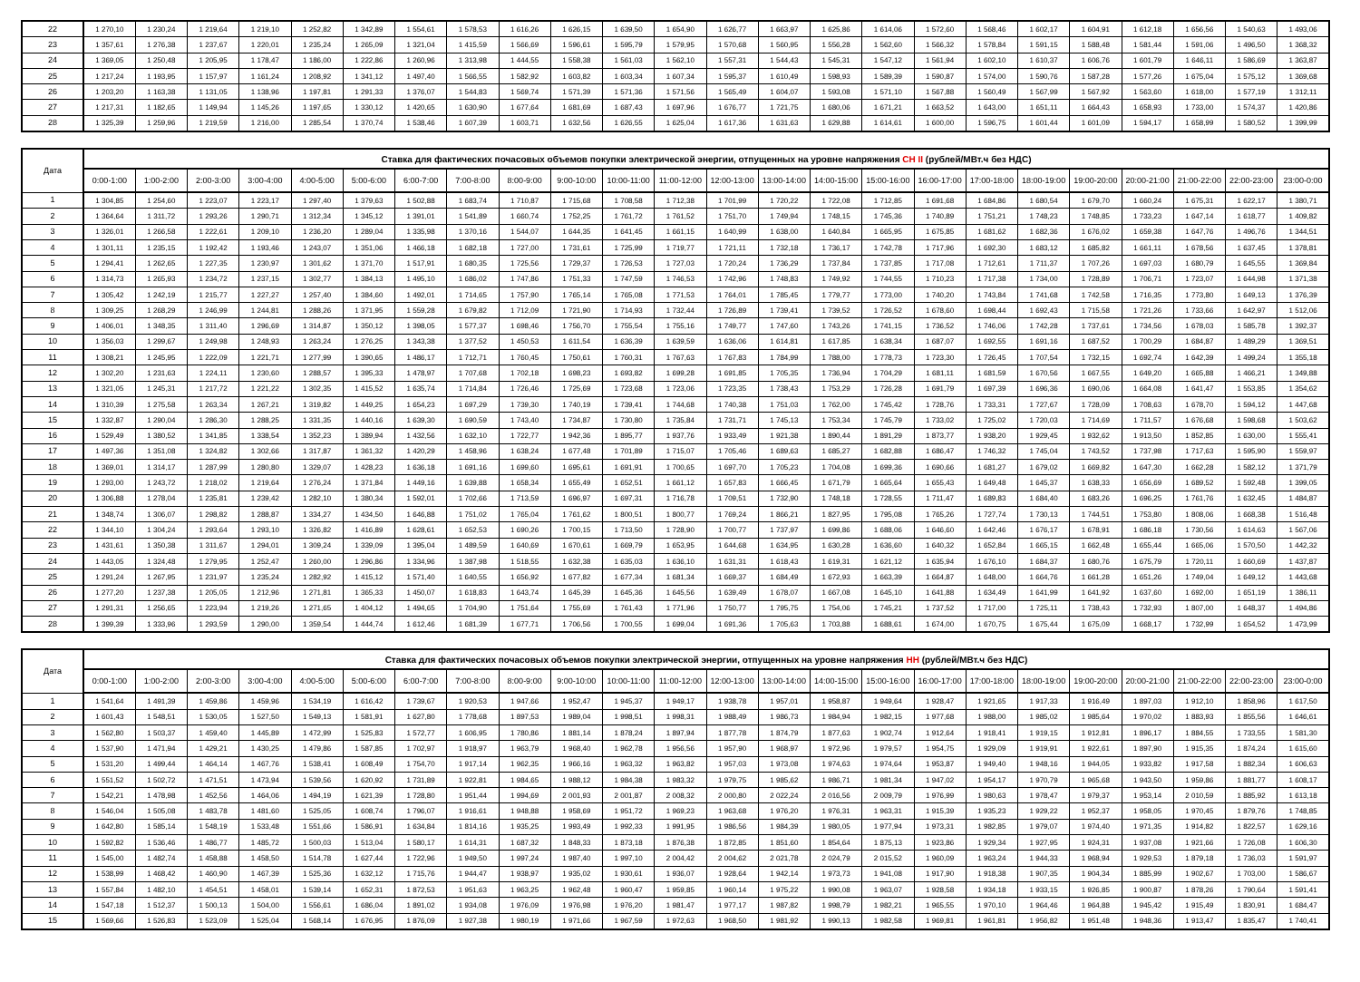| 22 | 1 270,10 | 1 230,24 | 1 219,64 | 1 219,10 | 1 252,82 | 1 342,89 | 1 554,61 | 1 578,53 | 1 616,26 | 1 626,15 | 1 639,50 | 1 654,90 | 1 626,77 | 1 663,97 | 1 625,86 | 1 614,06 | 1 572,60 | 1 568,46 | 1 602,17 | 1 604,91 | 1 612,18 | 1 656,56 | 1 540,63 | 1 493,06 |
| 23 | 1 357,61 | 1 276,38 | 1 237,67 | 1 220,01 | 1 235,24 | 1 265,09 | 1 321,04 | 1 415,59 | 1 566,69 | 1 596,61 | 1 595,79 | 1 579,95 | 1 570,68 | 1 560,95 | 1 556,28 | 1 562,60 | 1 566,32 | 1 578,84 | 1 591,15 | 1 588,48 | 1 581,44 | 1 591,06 | 1 496,50 | 1 368,32 |
| 24 | 1 369,05 | 1 250,48 | 1 205,95 | 1 178,47 | 1 186,00 | 1 222,86 | 1 260,96 | 1 313,98 | 1 444,55 | 1 558,38 | 1 561,03 | 1 562,10 | 1 557,31 | 1 544,43 | 1 545,31 | 1 547,12 | 1 561,94 | 1 602,10 | 1 610,37 | 1 606,76 | 1 601,79 | 1 646,11 | 1 586,69 | 1 363,87 |
| 25 | 1 217,24 | 1 193,95 | 1 157,97 | 1 161,24 | 1 208,92 | 1 341,12 | 1 497,40 | 1 566,55 | 1 582,92 | 1 603,82 | 1 603,34 | 1 607,34 | 1 595,37 | 1 610,49 | 1 598,93 | 1 589,39 | 1 590,87 | 1 574,00 | 1 590,76 | 1 587,28 | 1 577,26 | 1 675,04 | 1 575,12 | 1 369,68 |
| 26 | 1 203,20 | 1 163,38 | 1 131,05 | 1 138,96 | 1 197,81 | 1 291,33 | 1 376,07 | 1 544,83 | 1 569,74 | 1 571,39 | 1 571,36 | 1 571,56 | 1 565,49 | 1 604,07 | 1 593,08 | 1 571,10 | 1 567,88 | 1 560,49 | 1 567,99 | 1 567,92 | 1 563,60 | 1 618,00 | 1 577,19 | 1 312,11 |
| 27 | 1 217,31 | 1 182,65 | 1 149,94 | 1 145,26 | 1 197,65 | 1 330,12 | 1 420,65 | 1 630,90 | 1 677,64 | 1 681,69 | 1 687,43 | 1 697,96 | 1 676,77 | 1 721,75 | 1 680,06 | 1 671,21 | 1 663,52 | 1 643,00 | 1 651,11 | 1 664,43 | 1 658,93 | 1 733,00 | 1 574,37 | 1 420,86 |
| 28 | 1 325,39 | 1 259,96 | 1 219,59 | 1 216,00 | 1 285,54 | 1 370,74 | 1 538,46 | 1 607,39 | 1 603,71 | 1 632,56 | 1 626,55 | 1 625,04 | 1 617,36 | 1 631,63 | 1 629,88 | 1 614,61 | 1 600,00 | 1 596,75 | 1 601,44 | 1 601,09 | 1 594,17 | 1 658,99 | 1 580,52 | 1 399,99 |
| Дата | Ставка для фактических почасовых объемов покупки электрической энергии, отпущенных на уровне напряжения СН II (рублей/МВт.ч без НДС) | | | | | | | | | | | | | | | | | | | | | | | |
| --- | --- | --- | --- | --- | --- | --- | --- | --- | --- | --- | --- | --- | --- | --- | --- | --- | --- | --- | --- | --- | --- | --- | --- | --- |
| | 0:00-1:00 | 1:00-2:00 | 2:00-3:00 | 3:00-4:00 | 4:00-5:00 | 5:00-6:00 | 6:00-7:00 | 7:00-8:00 | 8:00-9:00 | 9:00-10:00 | 10:00-11:00 | 11:00-12:00 | 12:00-13:00 | 13:00-14:00 | 14:00-15:00 | 15:00-16:00 | 16:00-17:00 | 17:00-18:00 | 18:00-19:00 | 19:00-20:00 | 20:00-21:00 | 21:00-22:00 | 22:00-23:00 | 23:00-0:00 |
| 1 | 1 304,85 | 1 254,60 | 1 223,07 | 1 223,17 | 1 297,40 | 1 379,63 | 1 502,88 | 1 683,74 | 1 710,87 | 1 715,68 | 1 708,58 | 1 712,38 | 1 701,99 | 1 720,22 | 1 722,08 | 1 712,85 | 1 691,68 | 1 684,86 | 1 680,54 | 1 679,70 | 1 660,24 | 1 675,31 | 1 622,17 | 1 380,71 |
| 2 | 1 364,64 | 1 311,72 | 1 293,26 | 1 290,71 | 1 312,34 | 1 345,12 | 1 391,01 | 1 541,89 | 1 660,74 | 1 752,25 | 1 761,72 | 1 761,52 | 1 751,70 | 1 749,94 | 1 748,15 | 1 745,36 | 1 740,89 | 1 751,21 | 1 748,23 | 1 748,85 | 1 733,23 | 1 647,14 | 1 618,77 | 1 409,82 |
| 3 | 1 326,01 | 1 266,58 | 1 222,61 | 1 209,10 | 1 236,20 | 1 289,04 | 1 335,98 | 1 370,16 | 1 544,07 | 1 644,35 | 1 641,45 | 1 661,15 | 1 640,99 | 1 638,00 | 1 640,84 | 1 665,95 | 1 675,85 | 1 681,62 | 1 682,36 | 1 676,02 | 1 659,38 | 1 647,76 | 1 496,76 | 1 344,51 |
| 4 | 1 301,11 | 1 235,15 | 1 192,42 | 1 193,46 | 1 243,07 | 1 351,06 | 1 466,18 | 1 682,18 | 1 727,00 | 1 731,61 | 1 725,99 | 1 719,77 | 1 721,11 | 1 732,18 | 1 736,17 | 1 742,78 | 1 717,96 | 1 692,30 | 1 683,12 | 1 685,82 | 1 661,11 | 1 678,56 | 1 637,45 | 1 378,81 |
| 5 | 1 294,41 | 1 262,65 | 1 227,35 | 1 230,97 | 1 301,62 | 1 371,70 | 1 517,91 | 1 680,35 | 1 725,56 | 1 729,37 | 1 726,53 | 1 727,03 | 1 720,24 | 1 736,29 | 1 737,84 | 1 737,85 | 1 717,08 | 1 712,61 | 1 711,37 | 1 707,26 | 1 697,03 | 1 680,79 | 1 645,55 | 1 369,84 |
| 6 | 1 314,73 | 1 265,93 | 1 234,72 | 1 237,15 | 1 302,77 | 1 384,13 | 1 495,10 | 1 686,02 | 1 747,86 | 1 751,33 | 1 747,59 | 1 746,53 | 1 742,96 | 1 748,83 | 1 749,92 | 1 744,55 | 1 710,23 | 1 717,38 | 1 734,00 | 1 728,89 | 1 706,71 | 1 723,07 | 1 644,98 | 1 371,38 |
| 7 | 1 305,42 | 1 242,19 | 1 215,77 | 1 227,27 | 1 257,40 | 1 384,60 | 1 492,01 | 1 714,65 | 1 757,90 | 1 765,14 | 1 765,08 | 1 771,53 | 1 764,01 | 1 785,45 | 1 779,77 | 1 773,00 | 1 740,20 | 1 743,84 | 1 741,68 | 1 742,58 | 1 716,35 | 1 773,80 | 1 649,13 | 1 376,39 |
| 8 | 1 309,25 | 1 268,29 | 1 246,99 | 1 244,81 | 1 288,26 | 1 371,95 | 1 559,28 | 1 679,82 | 1 712,09 | 1 721,90 | 1 714,93 | 1 732,44 | 1 726,89 | 1 739,41 | 1 739,52 | 1 726,52 | 1 678,60 | 1 698,44 | 1 692,43 | 1 715,58 | 1 721,26 | 1 733,66 | 1 642,97 | 1 512,06 |
| 9 | 1 406,01 | 1 348,35 | 1 311,40 | 1 296,69 | 1 314,87 | 1 350,12 | 1 398,05 | 1 577,37 | 1 698,46 | 1 756,70 | 1 755,54 | 1 755,16 | 1 749,77 | 1 747,60 | 1 743,26 | 1 741,15 | 1 736,52 | 1 746,06 | 1 742,28 | 1 737,61 | 1 734,56 | 1 678,03 | 1 585,78 | 1 392,37 |
| 10 | 1 356,03 | 1 299,67 | 1 249,98 | 1 248,93 | 1 263,24 | 1 276,25 | 1 343,38 | 1 377,52 | 1 450,53 | 1 611,54 | 1 636,39 | 1 639,59 | 1 636,06 | 1 614,81 | 1 617,85 | 1 638,34 | 1 687,07 | 1 692,55 | 1 691,16 | 1 687,52 | 1 700,29 | 1 684,87 | 1 489,29 | 1 369,51 |
| 11 | 1 308,21 | 1 245,95 | 1 222,09 | 1 221,71 | 1 277,99 | 1 390,65 | 1 486,17 | 1 712,71 | 1 760,45 | 1 750,61 | 1 760,31 | 1 767,63 | 1 767,83 | 1 784,99 | 1 788,00 | 1 778,73 | 1 723,30 | 1 726,45 | 1 707,54 | 1 732,15 | 1 692,74 | 1 642,39 | 1 499,24 | 1 355,18 |
| 12 | 1 302,20 | 1 231,63 | 1 224,11 | 1 230,60 | 1 288,57 | 1 395,33 | 1 478,97 | 1 707,68 | 1 702,18 | 1 698,23 | 1 693,82 | 1 699,28 | 1 691,85 | 1 705,35 | 1 736,94 | 1 704,29 | 1 681,11 | 1 681,59 | 1 670,56 | 1 667,55 | 1 649,20 | 1 665,88 | 1 466,21 | 1 349,88 |
| 13 | 1 321,05 | 1 245,31 | 1 217,72 | 1 221,22 | 1 302,35 | 1 415,52 | 1 635,74 | 1 714,84 | 1 726,46 | 1 725,69 | 1 723,68 | 1 723,06 | 1 723,35 | 1 738,43 | 1 753,29 | 1 726,28 | 1 691,79 | 1 697,39 | 1 696,36 | 1 690,06 | 1 664,08 | 1 641,47 | 1 553,85 | 1 354,62 |
| 14 | 1 310,39 | 1 275,58 | 1 263,34 | 1 267,21 | 1 319,82 | 1 449,25 | 1 654,23 | 1 697,29 | 1 739,30 | 1 740,19 | 1 739,41 | 1 744,68 | 1 740,38 | 1 751,03 | 1 762,00 | 1 745,42 | 1 728,76 | 1 733,31 | 1 727,67 | 1 728,09 | 1 708,63 | 1 678,70 | 1 594,12 | 1 447,68 |
| 15 | 1 332,87 | 1 290,04 | 1 286,30 | 1 288,25 | 1 331,35 | 1 440,16 | 1 639,30 | 1 690,59 | 1 743,40 | 1 734,87 | 1 730,80 | 1 735,84 | 1 731,71 | 1 745,13 | 1 753,34 | 1 745,79 | 1 733,02 | 1 725,02 | 1 720,03 | 1 714,69 | 1 711,57 | 1 676,68 | 1 598,68 | 1 503,62 |
| 16 | 1 529,49 | 1 380,52 | 1 341,85 | 1 338,54 | 1 352,23 | 1 389,94 | 1 432,56 | 1 632,10 | 1 722,77 | 1 942,36 | 1 895,77 | 1 937,76 | 1 933,49 | 1 921,38 | 1 890,44 | 1 891,29 | 1 873,77 | 1 938,20 | 1 929,45 | 1 932,62 | 1 913,50 | 1 852,85 | 1 630,00 | 1 555,41 |
| 17 | 1 497,36 | 1 351,08 | 1 324,82 | 1 302,66 | 1 317,87 | 1 361,32 | 1 420,29 | 1 458,96 | 1 638,24 | 1 677,48 | 1 701,89 | 1 715,07 | 1 705,46 | 1 689,63 | 1 685,27 | 1 682,88 | 1 686,47 | 1 746,32 | 1 745,04 | 1 743,52 | 1 737,98 | 1 717,63 | 1 595,90 | 1 559,97 |
| 18 | 1 369,01 | 1 314,17 | 1 287,99 | 1 280,80 | 1 329,07 | 1 428,23 | 1 636,18 | 1 691,16 | 1 699,60 | 1 695,61 | 1 691,91 | 1 700,65 | 1 697,70 | 1 705,23 | 1 704,08 | 1 699,36 | 1 690,66 | 1 681,27 | 1 679,02 | 1 669,82 | 1 647,30 | 1 662,28 | 1 582,12 | 1 371,79 |
| 19 | 1 293,00 | 1 243,72 | 1 218,02 | 1 219,64 | 1 276,24 | 1 371,84 | 1 449,16 | 1 639,88 | 1 658,34 | 1 655,49 | 1 652,51 | 1 661,12 | 1 657,83 | 1 666,45 | 1 671,79 | 1 665,64 | 1 655,43 | 1 649,48 | 1 645,37 | 1 638,33 | 1 656,69 | 1 689,52 | 1 592,48 | 1 399,05 |
| 20 | 1 306,88 | 1 278,04 | 1 235,81 | 1 239,42 | 1 282,10 | 1 380,34 | 1 592,01 | 1 702,66 | 1 713,59 | 1 696,97 | 1 697,31 | 1 716,78 | 1 709,51 | 1 732,90 | 1 748,18 | 1 728,55 | 1 711,47 | 1 689,83 | 1 684,40 | 1 683,26 | 1 696,25 | 1 761,76 | 1 632,45 | 1 484,87 |
| 21 | 1 348,74 | 1 306,07 | 1 298,82 | 1 288,87 | 1 334,27 | 1 434,50 | 1 646,88 | 1 751,02 | 1 765,04 | 1 761,62 | 1 800,51 | 1 800,77 | 1 769,24 | 1 866,21 | 1 827,95 | 1 795,08 | 1 765,26 | 1 727,74 | 1 730,13 | 1 744,51 | 1 753,80 | 1 808,06 | 1 668,38 | 1 516,48 |
| 22 | 1 344,10 | 1 304,24 | 1 293,64 | 1 293,10 | 1 326,82 | 1 416,89 | 1 628,61 | 1 652,53 | 1 690,26 | 1 700,15 | 1 713,50 | 1 728,90 | 1 700,77 | 1 737,97 | 1 699,86 | 1 688,06 | 1 646,60 | 1 642,46 | 1 676,17 | 1 678,91 | 1 686,18 | 1 730,56 | 1 614,63 | 1 567,06 |
| 23 | 1 431,61 | 1 350,38 | 1 311,67 | 1 294,01 | 1 309,24 | 1 339,09 | 1 395,04 | 1 489,59 | 1 640,69 | 1 670,61 | 1 669,79 | 1 653,95 | 1 644,68 | 1 634,95 | 1 630,28 | 1 636,60 | 1 640,32 | 1 652,84 | 1 665,15 | 1 662,48 | 1 655,44 | 1 665,06 | 1 570,50 | 1 442,32 |
| 24 | 1 443,05 | 1 324,48 | 1 279,95 | 1 252,47 | 1 260,00 | 1 296,86 | 1 334,96 | 1 387,98 | 1 518,55 | 1 632,38 | 1 635,03 | 1 636,10 | 1 631,31 | 1 618,43 | 1 619,31 | 1 621,12 | 1 635,94 | 1 676,10 | 1 684,37 | 1 680,76 | 1 675,79 | 1 720,11 | 1 660,69 | 1 437,87 |
| 25 | 1 291,24 | 1 267,95 | 1 231,97 | 1 235,24 | 1 282,92 | 1 415,12 | 1 571,40 | 1 640,55 | 1 656,92 | 1 677,82 | 1 677,34 | 1 681,34 | 1 669,37 | 1 684,49 | 1 672,93 | 1 663,39 | 1 664,87 | 1 648,00 | 1 664,76 | 1 661,28 | 1 651,26 | 1 749,04 | 1 649,12 | 1 443,68 |
| 26 | 1 277,20 | 1 237,38 | 1 205,05 | 1 212,96 | 1 271,81 | 1 365,33 | 1 450,07 | 1 618,83 | 1 643,74 | 1 645,39 | 1 645,36 | 1 645,56 | 1 639,49 | 1 678,07 | 1 667,08 | 1 645,10 | 1 641,88 | 1 634,49 | 1 641,99 | 1 641,92 | 1 637,60 | 1 692,00 | 1 651,19 | 1 386,11 |
| 27 | 1 291,31 | 1 256,65 | 1 223,94 | 1 219,26 | 1 271,65 | 1 404,12 | 1 494,65 | 1 704,90 | 1 751,64 | 1 755,69 | 1 761,43 | 1 771,96 | 1 750,77 | 1 795,75 | 1 754,06 | 1 745,21 | 1 737,52 | 1 717,00 | 1 725,11 | 1 738,43 | 1 732,93 | 1 807,00 | 1 648,37 | 1 494,86 |
| 28 | 1 399,39 | 1 333,96 | 1 293,59 | 1 290,00 | 1 359,54 | 1 444,74 | 1 612,46 | 1 681,39 | 1 677,71 | 1 706,56 | 1 700,55 | 1 699,04 | 1 691,36 | 1 705,63 | 1 703,88 | 1 688,61 | 1 674,00 | 1 670,75 | 1 675,44 | 1 675,09 | 1 668,17 | 1 732,99 | 1 654,52 | 1 473,99 |
| Дата | Ставка для фактических почасовых объемов покупки электрической энергии, отпущенных на уровне напряжения НН (рублей/МВт.ч без НДС) | | | | | | | | | | | | | | | | | | | | | | | |
| --- | --- | --- | --- | --- | --- | --- | --- | --- | --- | --- | --- | --- | --- | --- | --- | --- | --- | --- | --- | --- | --- | --- | --- | --- |
| | 0:00-1:00 | 1:00-2:00 | 2:00-3:00 | 3:00-4:00 | 4:00-5:00 | 5:00-6:00 | 6:00-7:00 | 7:00-8:00 | 8:00-9:00 | 9:00-10:00 | 10:00-11:00 | 11:00-12:00 | 12:00-13:00 | 13:00-14:00 | 14:00-15:00 | 15:00-16:00 | 16:00-17:00 | 17:00-18:00 | 18:00-19:00 | 19:00-20:00 | 20:00-21:00 | 21:00-22:00 | 22:00-23:00 | 23:00-0:00 |
| 1 | 1 541,64 | 1 491,39 | 1 459,86 | 1 459,96 | 1 534,19 | 1 616,42 | 1 739,67 | 1 920,53 | 1 947,66 | 1 952,47 | 1 945,37 | 1 949,17 | 1 938,78 | 1 957,01 | 1 958,87 | 1 949,64 | 1 928,47 | 1 921,65 | 1 917,33 | 1 916,49 | 1 897,03 | 1 912,10 | 1 858,96 | 1 617,50 |
| 2 | 1 601,43 | 1 548,51 | 1 530,05 | 1 527,50 | 1 549,13 | 1 581,91 | 1 627,80 | 1 778,68 | 1 897,53 | 1 989,04 | 1 998,51 | 1 998,31 | 1 988,49 | 1 986,73 | 1 984,94 | 1 982,15 | 1 977,68 | 1 988,00 | 1 985,02 | 1 985,64 | 1 970,02 | 1 883,93 | 1 855,56 | 1 646,61 |
| 3 | 1 562,80 | 1 503,37 | 1 459,40 | 1 445,89 | 1 472,99 | 1 525,83 | 1 572,77 | 1 606,95 | 1 780,86 | 1 881,14 | 1 878,24 | 1 897,94 | 1 877,78 | 1 874,79 | 1 877,63 | 1 902,74 | 1 912,64 | 1 918,41 | 1 919,15 | 1 912,81 | 1 896,17 | 1 884,55 | 1 733,55 | 1 581,30 |
| 4 | 1 537,90 | 1 471,94 | 1 429,21 | 1 430,25 | 1 479,86 | 1 587,85 | 1 702,97 | 1 918,97 | 1 963,79 | 1 968,40 | 1 962,78 | 1 956,56 | 1 957,90 | 1 968,97 | 1 972,96 | 1 979,57 | 1 954,75 | 1 929,09 | 1 919,91 | 1 922,61 | 1 897,90 | 1 915,35 | 1 874,24 | 1 615,60 |
| 5 | 1 531,20 | 1 499,44 | 1 464,14 | 1 467,76 | 1 538,41 | 1 608,49 | 1 754,70 | 1 917,14 | 1 962,35 | 1 966,16 | 1 963,32 | 1 963,82 | 1 957,03 | 1 973,08 | 1 974,63 | 1 974,64 | 1 953,87 | 1 949,40 | 1 948,16 | 1 944,05 | 1 933,82 | 1 917,58 | 1 882,34 | 1 606,63 |
| 6 | 1 551,52 | 1 502,72 | 1 471,51 | 1 473,94 | 1 539,56 | 1 620,92 | 1 731,89 | 1 922,81 | 1 984,65 | 1 988,12 | 1 984,38 | 1 983,32 | 1 979,75 | 1 985,62 | 1 986,71 | 1 981,34 | 1 947,02 | 1 954,17 | 1 970,79 | 1 965,68 | 1 943,50 | 1 959,86 | 1 881,77 | 1 608,17 |
| 7 | 1 542,21 | 1 478,98 | 1 452,56 | 1 464,06 | 1 494,19 | 1 621,39 | 1 728,80 | 1 951,44 | 1 994,69 | 2 001,93 | 2 001,87 | 2 008,32 | 2 000,80 | 2 022,24 | 2 016,56 | 2 009,79 | 1 976,99 | 1 980,63 | 1 978,47 | 1 979,37 | 1 953,14 | 2 010,59 | 1 885,92 | 1 613,18 |
| 8 | 1 546,04 | 1 505,08 | 1 483,78 | 1 481,60 | 1 525,05 | 1 608,74 | 1 796,07 | 1 916,61 | 1 948,88 | 1 958,69 | 1 951,72 | 1 969,23 | 1 963,68 | 1 976,20 | 1 976,31 | 1 963,31 | 1 915,39 | 1 935,23 | 1 929,22 | 1 952,37 | 1 958,05 | 1 970,45 | 1 879,76 | 1 748,85 |
| 9 | 1 642,80 | 1 585,14 | 1 548,19 | 1 533,48 | 1 551,66 | 1 586,91 | 1 634,84 | 1 814,16 | 1 935,25 | 1 993,49 | 1 992,33 | 1 991,95 | 1 986,56 | 1 984,39 | 1 980,05 | 1 977,94 | 1 973,31 | 1 982,85 | 1 979,07 | 1 974,40 | 1 971,35 | 1 914,82 | 1 822,57 | 1 629,16 |
| 10 | 1 592,82 | 1 536,46 | 1 486,77 | 1 485,72 | 1 500,03 | 1 513,04 | 1 580,17 | 1 614,31 | 1 687,32 | 1 848,33 | 1 873,18 | 1 876,38 | 1 872,85 | 1 851,60 | 1 854,64 | 1 875,13 | 1 923,86 | 1 929,34 | 1 927,95 | 1 924,31 | 1 937,08 | 1 921,66 | 1 726,08 | 1 606,30 |
| 11 | 1 545,00 | 1 482,74 | 1 458,88 | 1 458,50 | 1 514,78 | 1 627,44 | 1 722,96 | 1 949,50 | 1 997,24 | 1 987,40 | 1 997,10 | 2 004,42 | 2 004,62 | 2 021,78 | 2 024,79 | 2 015,52 | 1 960,09 | 1 963,24 | 1 944,33 | 1 968,94 | 1 929,53 | 1 879,18 | 1 736,03 | 1 591,97 |
| 12 | 1 538,99 | 1 468,42 | 1 460,90 | 1 467,39 | 1 525,36 | 1 632,12 | 1 715,76 | 1 944,47 | 1 938,97 | 1 935,02 | 1 930,61 | 1 936,07 | 1 928,64 | 1 942,14 | 1 973,73 | 1 941,08 | 1 917,90 | 1 918,38 | 1 907,35 | 1 904,34 | 1 885,99 | 1 902,67 | 1 703,00 | 1 586,67 |
| 13 | 1 557,84 | 1 482,10 | 1 454,51 | 1 458,01 | 1 539,14 | 1 652,31 | 1 872,53 | 1 951,63 | 1 963,25 | 1 962,48 | 1 960,47 | 1 959,85 | 1 960,14 | 1 975,22 | 1 990,08 | 1 963,07 | 1 928,58 | 1 934,18 | 1 933,15 | 1 926,85 | 1 900,87 | 1 878,26 | 1 790,64 | 1 591,41 |
| 14 | 1 547,18 | 1 512,37 | 1 500,13 | 1 504,00 | 1 556,61 | 1 686,04 | 1 891,02 | 1 934,08 | 1 976,09 | 1 976,98 | 1 976,20 | 1 981,47 | 1 977,17 | 1 987,82 | 1 998,79 | 1 982,21 | 1 965,55 | 1 970,10 | 1 964,46 | 1 964,88 | 1 945,42 | 1 915,49 | 1 830,91 | 1 684,47 |
| 15 | 1 569,66 | 1 526,83 | 1 523,09 | 1 525,04 | 1 568,14 | 1 676,95 | 1 876,09 | 1 927,38 | 1 980,19 | 1 971,66 | 1 967,59 | 1 972,63 | 1 968,50 | 1 981,92 | 1 990,13 | 1 982,58 | 1 969,81 | 1 961,81 | 1 956,82 | 1 951,48 | 1 948,36 | 1 913,47 | 1 835,47 | 1 740,41 |